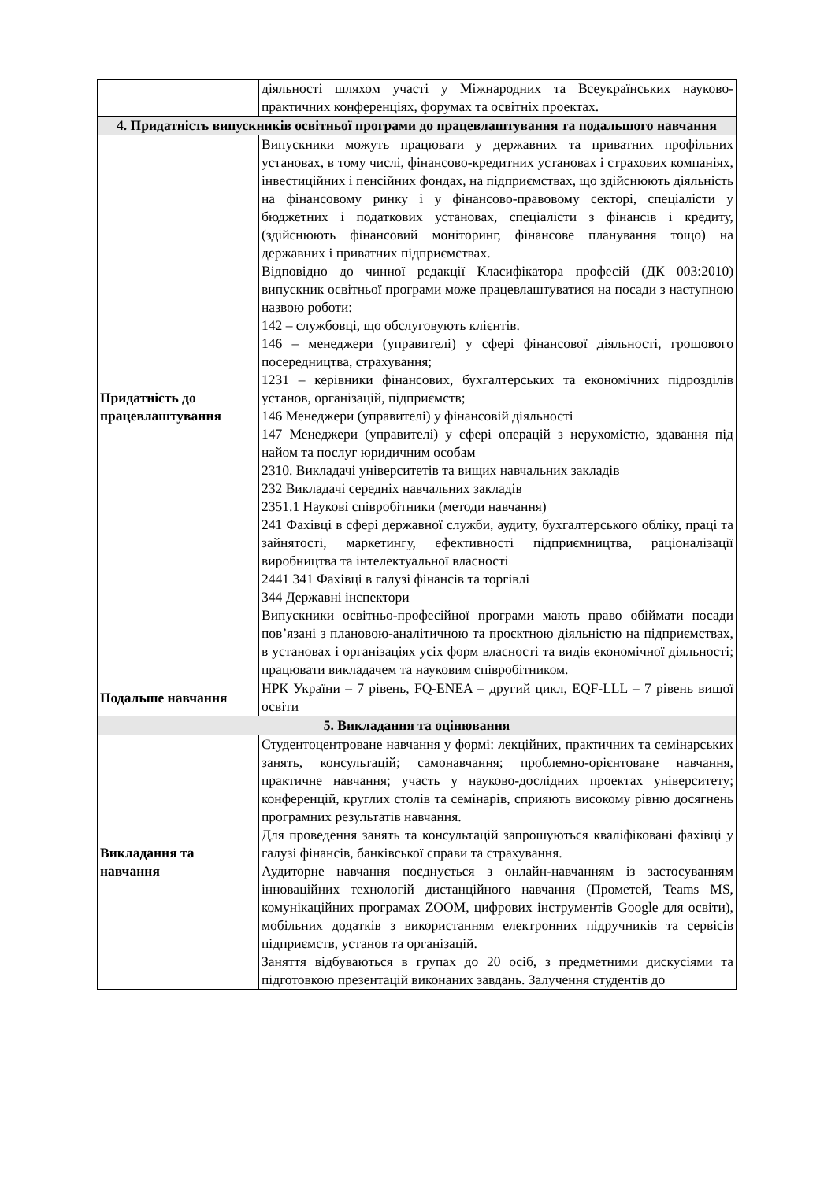| | діяльності шляхом участі у Міжнародних та Всеукраїнських науково-практичних конференціях, форумах та освітніх проектах. |
| 4. Придатність випускників освітньої програми до працевлаштування та подальшого навчання | |
| Придатність до працевлаштування | Випускники можуть працювати у державних та приватних профільних установах, в тому числі, фінансово-кредитних установах і страхових компаніях, інвестиційних і пенсійних фондах, на підприємствах, що здійснюють діяльність на фінансовому ринку і у фінансово-правовому секторі, спеціалісти у бюджетних і податкових установах, спеціалісти з фінансів і кредиту, (здійснюють фінансовий моніторинг, фінансове планування тощо) на державних і приватних підприємствах. Відповідно до чинної редакції Класифікатора професій (ДК 003:2010) випускник освітньої програми може працевлаштуватися на посади з наступною назвою роботи: 142 – службовці, що обслуговують клієнтів. 146 – менеджери (управителі) у сфері фінансової діяльності, грошового посередництва, страхування; 1231 – керівники фінансових, бухгалтерських та економічних підрозділів установ, організацій, підприємств; 146 Менеджери (управителі) у фінансовій діяльності 147 Менеджери (управителі) у сфері операцій з нерухомістю, здавання під найом та послуг юридичним особам 2310. Викладачі університетів та вищих навчальних закладів 232 Викладачі середніх навчальних закладів 2351.1 Наукові співробітники (методи навчання) 241 Фахівці в сфері державної служби, аудиту, бухгалтерського обліку, праці та зайнятості, маркетингу, ефективності підприємництва, раціоналізації виробництва та інтелектуальної власності 2441 341 Фахівці в галузі фінансів та торгівлі 344 Державні інспектори Випускники освітньо-професійної програми мають право обіймати посади пов’язані з плановою-аналітичною та проєктною діяльністю на підприємствах, в установах і організаціях усіх форм власності та видів економічної діяльності; працювати викладачем та науковим співробітником. |
| Подальше навчання | НРК України – 7 рівень, FQ-ENEA – другий цикл, EQF-LLL – 7 рівень вищої освіти |
| 5. Викладання та оцінювання | |
| Викладання та навчання | Студентоцентроване навчання у формі: лекційних, практичних та семінарських занять, консультацій; самонавчання; проблемно-орієнтоване навчання, практичне навчання; участь у науково-дослідних проектах університету; конференцій, круглих столів та семінарів, сприяють високому рівню досягнень програмних результатів навчання. Для проведення занять та консультацій запрошуються кваліфіковані фахівці у галузі фінансів, банківської справи та страхування. Аудиторне навчання поєднується з онлайн-навчанням із застосуванням інноваційних технологій дистанційного навчання (Прометей, Teams MS, комунікаційних програмах ZOOM, цифрових інструментів Google для освіти), мобільних додатків з використанням електронних підручників та сервісів підприємств, установ та організацій. Заняття відбуваються в групах до 20 осіб, з предметними дискусіями та підготовкою презентацій виконаних завдань. Залучення студентів до |